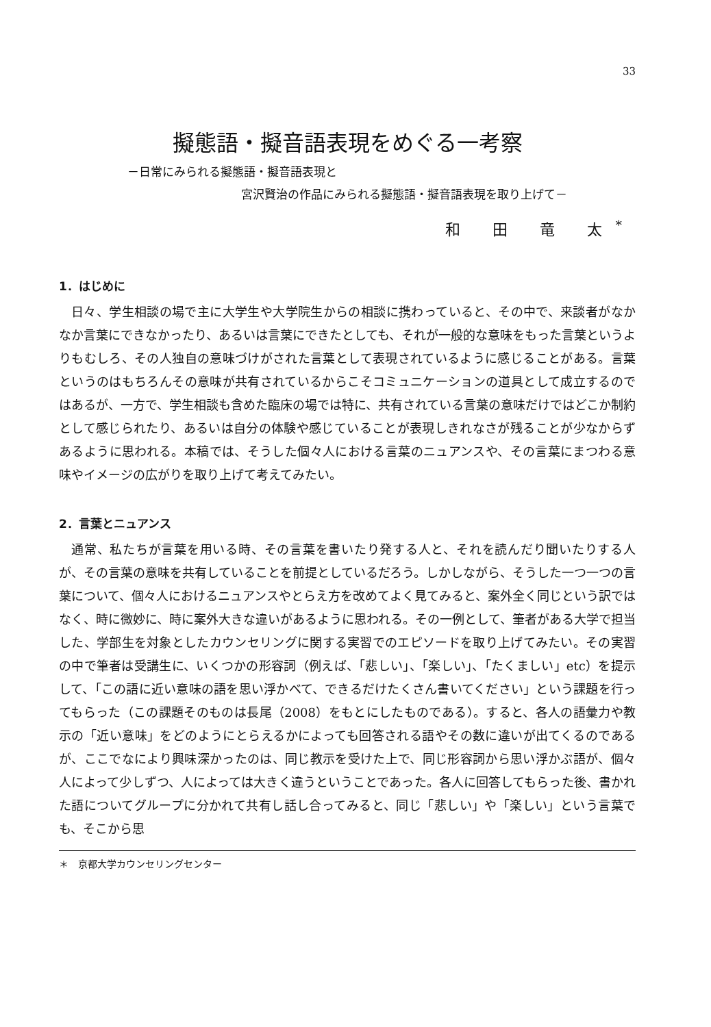33
擬態語・擬音語表現をめぐる一考察
－日常にみられる擬態語・擬音語表現と
宮沢賢治の作品にみられる擬態語・擬音語表現を取り上げて－
和 田 竜 太<sup>*</sup>
1．はじめに
日々、学生相談の場で主に大学生や大学院生からの相談に携わっていると、その中で、来談者がなかなか言葉にできなかったり、あるいは言葉にできたとしても、それが一般的な意味をもった言葉というよりもむしろ、その人独自の意味づけがされた言葉として表現されているように感じることがある。言葉というのはもちろんその意味が共有されているからこそコミュニケーションの道具として成立するのではあるが、一方で、学生相談も含めた臨床の場では特に、共有されている言葉の意味だけではどこか制約として感じられたり、あるいは自分の体験や感じていることが表現しきれなさが残ることが少なからずあるように思われる。本稿では、そうした個々人における言葉のニュアンスや、その言葉にまつわる意味やイメージの広がりを取り上げて考えてみたい。
2．言葉とニュアンス
通常、私たちが言葉を用いる時、その言葉を書いたり発する人と、それを読んだり聞いたりする人が、その言葉の意味を共有していることを前提としているだろう。しかしながら、そうした一つ一つの言葉について、個々人におけるニュアンスやとらえ方を改めてよく見てみると、案外全く同じという訳ではなく、時に微妙に、時に案外大きな違いがあるように思われる。その一例として、筆者がある大学で担当した、学部生を対象としたカウンセリングに関する実習でのエピソードを取り上げてみたい。その実習の中で筆者は受講生に、いくつかの形容詞（例えば、「悲しい」、「楽しい」、「たくましい」etc）を提示して、「この語に近い意味の語を思い浮かべて、できるだけたくさん書いてください」という課題を行ってもらった（この課題そのものは長尾（2008）をもとにしたものである）。すると、各人の語彙力や教示の「近い意味」をどのようにとらえるかによっても回答される語やその数に違いが出てくるのであるが、ここでなにより興味深かったのは、同じ教示を受けた上で、同じ形容詞から思い浮かぶ語が、個々人によって少しずつ、人によっては大きく違うということであった。各人に回答してもらった後、書かれた語についてグループに分かれて共有し話し合ってみると、同じ「悲しい」や「楽しい」という言葉でも、そこから思
＊　京都大学カウンセリングセンター